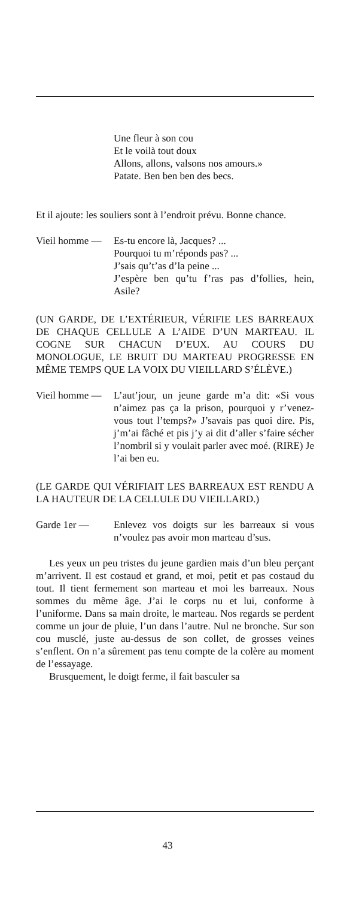Une fleur à son cou
Et le voilà tout doux
Allons, allons, valsons nos amours.»
Patate. Ben ben ben des becs.
Et il ajoute: les souliers sont à l’endroit prévu. Bonne chance.
Vieil homme —
Es-tu encore là, Jacques? ...
Pourquoi tu m’réponds pas? ...
J’sais qu’t’as d’la peine ...
J’espère ben qu’tu f’ras pas d’follies, hein, Asile?
(UN GARDE, DE L’EXTÉRIEUR, VÉRIFIE LES BARREAUX DE CHAQUE CELLULE A L’AIDE D’UN MARTEAU. IL COGNE SUR CHACUN D’EUX. AU COURS DU MONOLOGUE, LE BRUIT DU MARTEAU PROGRESSE EN MÊME TEMPS QUE LA VOIX DU VIEILLARD S’ÉLÈVE.)
Vieil homme —
L’aut’jour, un jeune garde m’a dit: «Si vous n’aimez pas ça la prison, pourquoi y r’venez-vous tout l’temps?» J’savais pas quoi dire. Pis, j’m’ai fâché et pis j’y ai dit d’aller s’faire sécher l’nombril si y voulait parler avec moé. (RIRE) Je l’ai ben eu.
(LE GARDE QUI VÉRIFIAIT LES BARREAUX EST RENDU A LA HAUTEUR DE LA CELLULE DU VIEILLARD.)
Garde 1er — Enlevez vos doigts sur les barreaux si vous n’voulez pas avoir mon marteau d’sus.
Les yeux un peu tristes du jeune gardien mais d’un bleu perçant m’arrivent. Il est costaud et grand, et moi, petit et pas costaud du tout. Il tient fermement son marteau et moi les barreaux. Nous sommes du même âge. J’ai le corps nu et lui, conforme à l’uniforme. Dans sa main droite, le marteau. Nos regards se perdent comme un jour de pluie, l’un dans l’autre. Nul ne bronche. Sur son cou musclé, juste au-dessus de son collet, de grosses veines s’enflent. On n’a sûrement pas tenu compte de la colère au moment de l’essayage.
Brusquement, le doigt ferme, il fait basculer sa
43